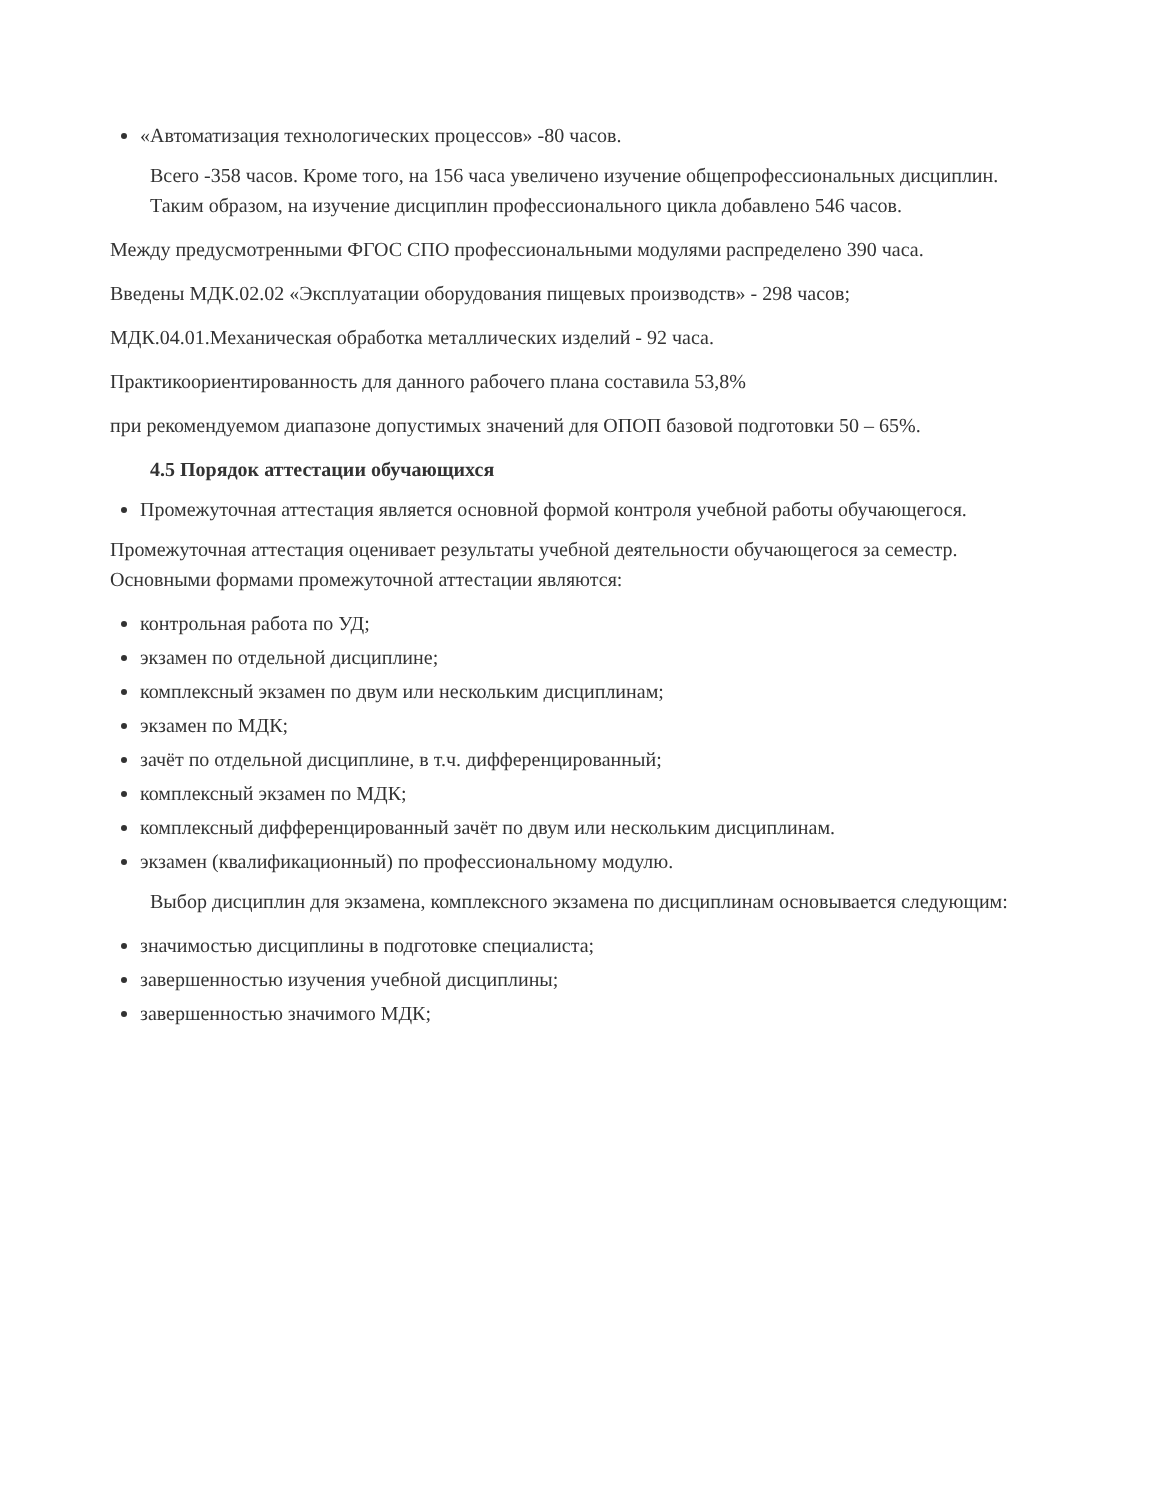«Автоматизация технологических процессов» -80 часов.
Всего -358 часов. Кроме того, на 156 часа увеличено изучение общепрофессиональных дисциплин. Таким образом, на изучение дисциплин профессионального цикла добавлено 546 часов.
Между предусмотренными ФГОС СПО профессиональными модулями распределено 390 часа.
Введены МДК.02.02 «Эксплуатации оборудования пищевых производств» - 298 часов;
МДК.04.01.Механическая обработка металлических изделий - 92 часа.
Практикоориентированность для данного рабочего плана составила 53,8%
при рекомендуемом диапазоне допустимых значений для ОПОП базовой подготовки 50 – 65%.
4.5 Порядок аттестации обучающихся
Промежуточная аттестация является основной формой контроля учебной работы обучающегося.
Промежуточная аттестация оценивает результаты учебной деятельности обучающегося за семестр. Основными формами промежуточной аттестации являются:
контрольная работа по УД;
экзамен по отдельной дисциплине;
комплексный экзамен по двум или нескольким дисциплинам;
экзамен по МДК;
зачёт по отдельной дисциплине, в т.ч. дифференцированный;
комплексный экзамен по МДК;
комплексный дифференцированный зачёт по двум или нескольким дисциплинам.
экзамен (квалификационный) по профессиональному модулю.
Выбор дисциплин для экзамена, комплексного экзамена по дисциплинам основывается следующим:
значимостью дисциплины в подготовке специалиста;
завершенностью изучения учебной дисциплины;
завершенностью значимого МДК;